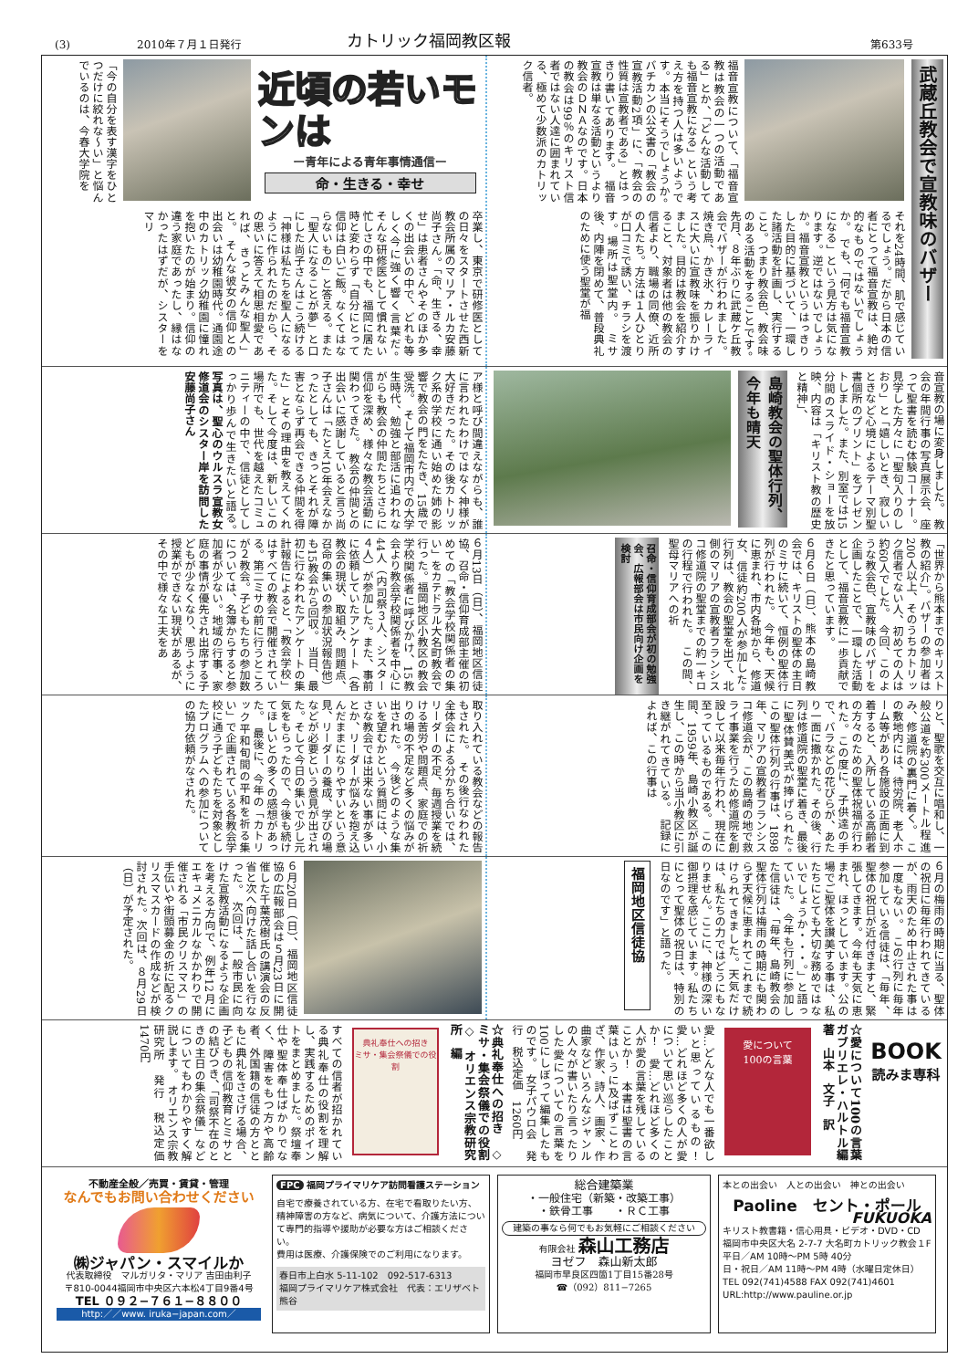(3) 2010年７月１日発行 カトリック福岡教区報 第633号
武蔵丘教会で宣教味のバザー
福音宣教について、「福音宣教は教会の一つの活動である」とか、「どんな活動しても福音宣教になる」という考え方を持つ人は多いようです。本当にそうでしょうか。　バチカンの公文書の「教会の宣教活動2項」に、「教会の性質は宣教者である」とはっきり書いてあります。　福音宣教は単なる活動というより教会のＤＮＡなのです。日本の教会は99％のキリスト信者ではない人達に囲まれている、極めて少数派のカトリック信者。
それを24時間、肌で感じているでしょう。だから日本の信者にとって福音宣教は、絶対的なものではないでしょうか。　でも、「何でも福音宣教になる」という見方は気になります。逆ではないでしょうか。福音宣教というはっきりした目的に基づいて、一環した諸活動を計画し、実行すること。つまり教会色、教会味のある活動をすることです。　先月、８年ぶりに武蔵ケ丘教会でバザーが行われました。焼き鳥、かき氷、カレーライスに大いに宣教味を振りかけました。目的は教会を紹介すること、対象者は他の教会の信者より、職場の同僚、近所の人たち。方法は１人ひとりが口コミで誘い、チラシを渡す。場所は聖堂内。　ミサ後、内陣を閉めて、普段典礼のために使う聖堂が福
近頃の若いモンは
ー青年による青年事情通信ー
命・生きる・幸せ
「今の自分を表す漢字をひとつだけに絞れな～い」と悩んでいるのは、今春大学院を
卒業し、東京で研修医としての日々をスタートさせた西新教会所属のマリア・ルカ安藤尚子さん。「命、生きる、幸せ」は患者さんやそのほか多くの出会いの中で、どれも等しく今に強く響く言葉だ。　そんな研修医として慣れない忙しさの中でも、福岡に居た時と変わらず「自分にとって信仰は白いご飯。なくてはならないもの」と答える。また「聖人になることが夢」と口にした尚子さんはこう続ける「神様は私たちを聖人になるように作られたのだから、その思いに答えて相思相愛であれば、きっとみんな聖人」と。　そんな彼女の信仰との出会いは幼稚園時代。通園途中のカトリック幼稚園に憧れを抱いたのが始まり。信仰の違う家庭であったし、縁はなかったはずだが、シスターをマリ
音宣教の場に変身しました。　教会の年間行事の写真展示会、座って聖書を読む体験コーナー。見学した方々に「聖句入りのしおり」と「嬉しいとき、寂しいときなど心境によるテーマ別聖書個所のプリント」をプレゼントしました。また、別室では15分間のスライド・ショーを放映、内容は「キリスト教の歴史と精神」、
島崎教会の聖体行列、今年も晴天
ア様と呼び間違えながらも、誰に言われたわけではなく神様が大好きだった。その後カトリック系の学校に通い始めた姉の影響で教会の門をたたき、15歳で受洗。　そして福岡市内での大学生時代、勉強と部活に追われながらも教会の仲間たちとさらに信仰を深め、様々な教会活動に関わってきた。　教会の仲間との出会いに感謝していると言う尚子さんは「たとえ10年会えなかったとしても、きっとそれが障害とならず再会できる仲間を得た」とその理由を教えてくれた。そして今度は、新しいこの場所でも、世代を越えたコミュニティーの中で、信徒としてしっかり歩んで生きたいと語る。　写真は、聖心のウルスラ宣教女修道会のシスター岸を訪問した安藤尚子さん
「世界から熊本までのキリスト教の紹介」。バザーの参加者は200人以上、そのうちカトリック信者でない人、初めての人は約60人でした。　今回、このような教会色、宣教味のバザーを企画したことで、一環した活動として、福音宣教に一歩貢献できたと思っています。
６月６日（日）、熊本の島崎教会では、キリストの聖体の主日のミサに続いて、恒例の聖体行列が行われた。　今年も、天候に恵まれ、市内各地から、修道女、信徒約200人が参加した。　行列は、教会の聖堂を出て、北側のマリアの宣教者フランシスコ修道院の聖堂までの約一キロの行程で行われた。　この間、聖母マリアへの祈
召命・信仰育成部会が初の勉強会、広報部会は市民向け企画を検討
６月13日（日）、福岡地区信徒協、召命・信仰育成部主催の初めての「教会学校関係者の集い」をカテドラル大名町教会で行った。福岡地区小教区の教会学校関係者に呼びかけ、15教会より教会学校関係者を中心に44人（内司祭３人、シスター４人）が参加した。また、事前に依頼していたアンケート（各教会の現状、取組み、問題点、召命の集いの参加状況報告他）も15教会から回収。　当日、最初に行なわれたアンケートの集計報告によると、「教会学校」はすべての教会で開催されている。第二ミサの前に行うところが２教会。子どもたちの参加数については、名簿からすると参加者が少ない。地域の行事、家庭の事情が優先され出席する子どもが少なくなり、思うように授業ができない現状があるが、その中で様々な工夫をあ
りと、聖歌を交互に唱和し、一般公道を約300メートル程進み、修道院の裏門に着く。　この敷地内には、待労院、老人ホーム等があり各施設の正面に到着すると、入所している高齢者の方々のための聖体祝福が行われた。この度に、子供達の手で、バラなどの花びらが、あたり一面に撒かれた。その後、行列は修道院の聖堂に着き、最後に聖体賛美式が捧げられた。　この聖体行列の行事は、1898年、マリアの宣教者フランシスコ修道会が、この島崎の地で救ライ事業を行うため修道院を創設して以来毎年行われ、現在に至っているものである。　この間、1959年、島崎小教区が誕生し、この時から当小教区に引き継がれてきている。　記録によれば、この行事は
取り入れている教会などの報告もされた。　その後行なわれた全体会による分かち合いでは、リーダーの不足、毎週授業を続ける苦労や問題点、家庭での祈りの場の不足など多くの悩みが出された。　今後どのような集いを望むかという質問には、小さな教会では出来ない事が多いとか、リーダーが悩みを抱え込んだままになりやすいという意見、リーダーの養成、学びの場などが必要という意見が出された。そして今日の集いで少し元気をもらったので、今後も続けてほしいとの多くの感想があった。　最後に、今年の「カトリック平和旬間の平和を祈る集い」で企画されている各教会学校に通う子どもたちを対象としたプログラムへの参加についての協力依頼がなされた。
６月の梅雨の時期に当る、聖体の祝日に毎年行われてきているが、雨天のため中止された事は一度もない。　この行列に毎年参加している信徒は、「毎年、聖体の祝日が近付きますと、緊張してきます。今年も天気に恵まれ、ほっとしています。公の場でご聖体を讃美する事は、私たちにとても大切な務めではないでしょうか・・・。」と語っていた。　今年も行列に参加した信徒は、「毎年、島崎教会の聖体行列は梅雨の時期にも関わらず天候に恵まれてこれまで続けられてきました。天気だけは、私たちの力ではどうにもなりません。ここに、神様の深い御摂理を感じています。私たちにとって聖体の祝日は、特別の日なのです」と語った。
福岡地区信徒協
６月20日（日）、福岡地区信徒協の広報部会は５月23日に開催した千葉茂樹氏の講演会の反省と次へ向けた話し合いを行なった。　次回は、一般市民に向けた宣教活動になるような企画を考える方向で、例年12月にエキュメニカルなかかわりで開催される「市民クリスマス」の手伝いや街頭募金の折に配るクリスマスカードの作成などが検討された。次回は、８月29日（日）が予定された。
BOOK
読みま専科
☆愛について100の言葉　ガブリエレ・ハルトル編著　山本　文子　訳
愛について
100の言葉
愛…どんな人でも一番欲しいと思っているもの！　愛…どれほど多くの人が愛について思い巡らしたことか！　愛…どれほど多くの人が愛の言葉を残していることか！　本書は聖書の言葉はいうに及ばずことわざ、作家、詩人、画家、作曲家などいろんなジャンルの人々が書いたり言ったりした愛についての言葉を100にしぼって編集したものです。　女子パウロ会　発行　税込定価　1260円
☆典礼奉仕への招き　◇ミサ・集会祭儀での役割◇　オリエンス宗教研究所　編
典礼奉仕への招き
ミサ・集会祭儀での役割
すべての信者が招かれている典礼奉仕の役割を理解し、実践するためのポイントをまとめました。祭壇奉仕や聖体奉仕ばかりでなく、障害をもつ方や高齢者、外国籍の信徒の方とともに典礼をささげる場合、子どもの信仰教育とミサとの結びつき、「司祭不在のときの主日の集会祭儀」などについてもわかりやすく解説します。　オリエンス宗教研究所　発行　税込定価　1470円
不動産全般／売買・賃貸・管理
なんでもお問い合わせください
㈱ジャパン・スマイルか
代表取締役　マルガリタ・マリア 吉田由利子
〒810-0044福岡市中央区六本松4丁目9番4号
TEL ０９２−７６１−８８００
http:／／www. iruka−japan.com／
FPC 福岡プライマリケア訪問看護ステーション
自宅で療養されている方、在宅で看取りたい方、精神障害の方など、病気について、介護方法について専門的指導や援助が必要な方はご相談ください。
費用は医療、介護保険でのご利用になります。
春日市上白水 5-11-102　092-517-6313
福岡プライマリケア株式会社　代表：エリザベト熊谷
総合建築業
・一般住宅（新築・改築工事）
・鉄骨工事　　・ＲＣ工事
建築の事なら何でもお気軽にご相談ください
有限会社 森山工務店
ヨゼフ　森山新太郎
福岡市早良区四箇1丁目15番28号
☎（092）811−7265
本との出会い　人との出会い　神との出会い
Paoline　セント・ポール
FUKUOKA
キリスト教書籍・信心用具・ビデオ・DVD・CD
福岡市中央区大名 2-7-7 大名町カトリック教会１F
平日／AM 10時〜PM 5時 40分
日・祝日／AM 11時〜PM 4時（水曜日定休日）
TEL 092(741)4588 FAX 092(741)4601
URL:http://www.pauline.or.jp